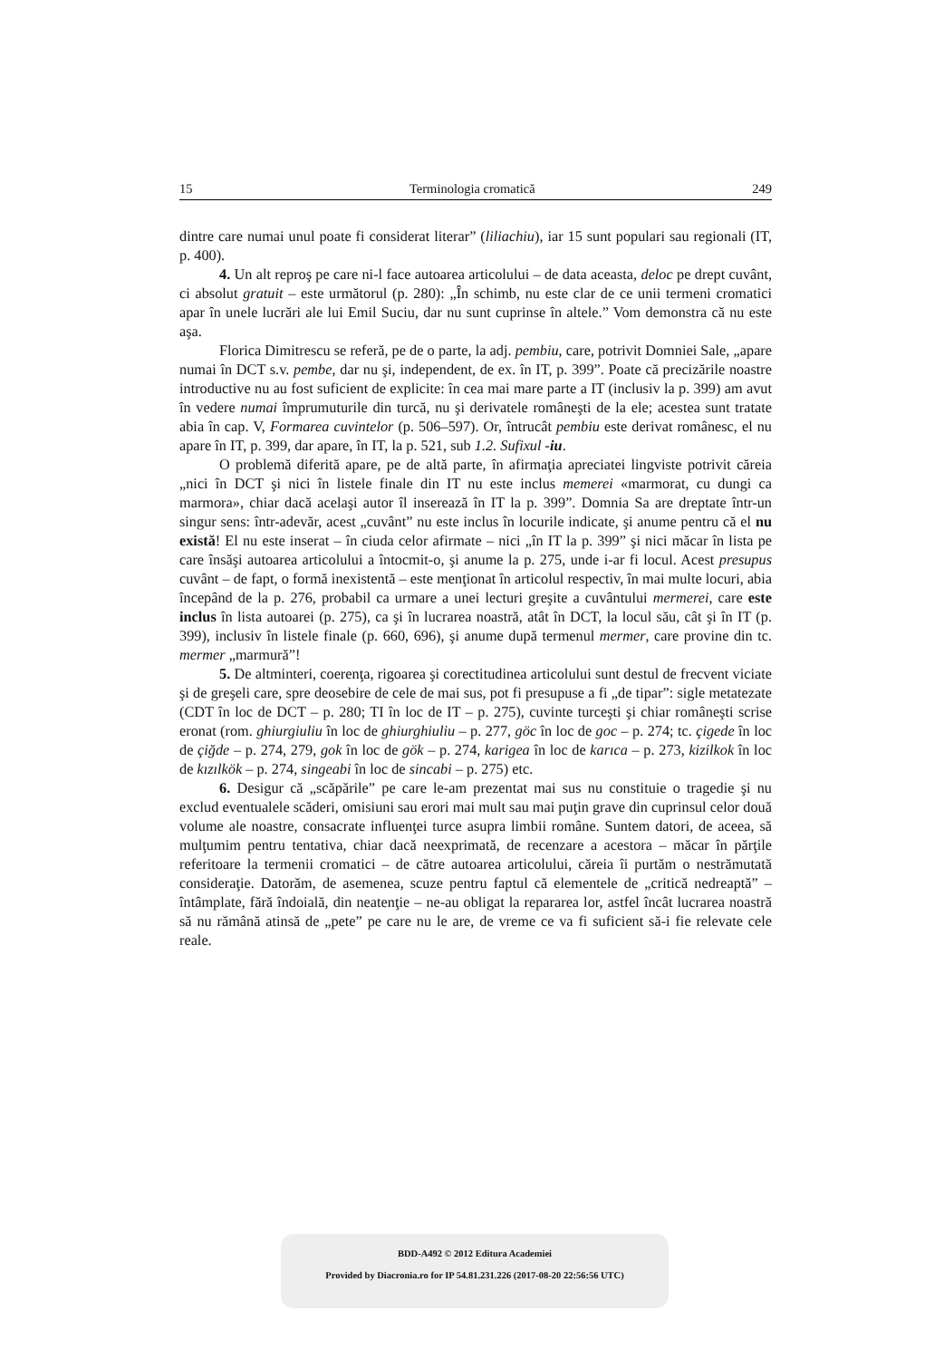15 Terminologia cromatică 249
dintre care numai unul poate fi considerat literar” (liliachiu), iar 15 sunt populari sau regionali (IT, p. 400).
4. Un alt reproş pe care ni-l face autoarea articolului – de data aceasta, deloc pe drept cuvânt, ci absolut gratuit – este următorul (p. 280): „În schimb, nu este clar de ce unii termeni cromatici apar în unele lucrări ale lui Emil Suciu, dar nu sunt cuprinse în altele.” Vom demonstra că nu este aşa.
Florica Dimitrescu se referă, pe de o parte, la adj. pembiu, care, potrivit Domniei Sale, „apare numai în DCT s.v. pembe, dar nu şi, independent, de ex. în IT, p. 399”. Poate că precizările noastre introductive nu au fost suficient de explicite: în cea mai mare parte a IT (inclusiv la p. 399) am avut în vedere numai împrumuturile din turcă, nu şi derivatele româneşti de la ele; acestea sunt tratate abia în cap. V, Formarea cuvintelor (p. 506–597). Or, întrucât pembiu este derivat românesc, el nu apare în IT, p. 399, dar apare, în IT, la p. 521, sub 1.2. Sufixul -iu.
O problemă diferită apare, pe de altă parte, în afirmaţia apreciatei lingviste potrivit căreia „nici în DCT şi nici în listele finale din IT nu este inclus memerei «marmorat, cu dungi ca marmora», chiar dacă acelaşi autor îl inserează în IT la p. 399”. Domnia Sa are dreptate într-un singur sens: într-adevăr, acest „cuvânt” nu este inclus în locurile indicate, şi anume pentru că el nu există! El nu este inserat – în ciuda celor afirmate – nici „în IT la p. 399” şi nici măcar în lista pe care însăşi autoarea articolului a întocmit-o, şi anume la p. 275, unde i-ar fi locul. Acest presupus cuvânt – de fapt, o formă inexistentă – este menţionat în articolul respectiv, în mai multe locuri, abia începând de la p. 276, probabil ca urmare a unei lecturi greşite a cuvântului mermerei, care este inclus în lista autoarei (p. 275), ca şi în lucrarea noastră, atât în DCT, la locul său, cât şi în IT (p. 399), inclusiv în listele finale (p. 660, 696), şi anume după termenul mermer, care provine din tc. mermer „marmură”!
5. De altminteri, coerenţa, rigoarea şi corectitudinea articolului sunt destul de frecvent viciate şi de greşeli care, spre deosebire de cele de mai sus, pot fi presupuse a fi „de tipar”: sigle metatezate (CDT în loc de DCT – p. 280; TI în loc de IT – p. 275), cuvinte turceşti şi chiar româneşti scrise eronat (rom. ghiurgiuliu în loc de ghiurghiuliu – p. 277, göc în loc de goc – p. 274; tc. çigede în loc de çiğde – p. 274, 279, gok în loc de gök – p. 274, karigea în loc de karıca – p. 273, kizilkok în loc de kızılkök – p. 274, singeabi în loc de sincabi – p. 275) etc.
6. Desigur că „scăpările” pe care le-am prezentat mai sus nu constituie o tragedie şi nu exclud eventualele scăderi, omisiuni sau erori mai mult sau mai puţin grave din cuprinsul celor două volume ale noastre, consacrate influenţei turce asupra limbii române. Suntem datori, de aceea, să mulţumim pentru tentativa, chiar dacă neexprimată, de recenzare a acestora – măcar în părţile referitoare la termenii cromatici – de către autoarea articolului, căreia îi purtăm o nestrămutată consideraţie. Datorăm, de asemenea, scuze pentru faptul că elementele de „critică nedreaptă” – întâmplate, fără îndoială, din neatenţie – ne-au obligat la repararea lor, astfel încât lucrarea noastră să nu rămână atinsă de „pete” pe care nu le are, de vreme ce va fi suficient să-i fie relevate cele reale.
BDD-A492 © 2012 Editura Academiei
Provided by Diacronia.ro for IP 54.81.231.226 (2017-08-20 22:56:56 UTC)